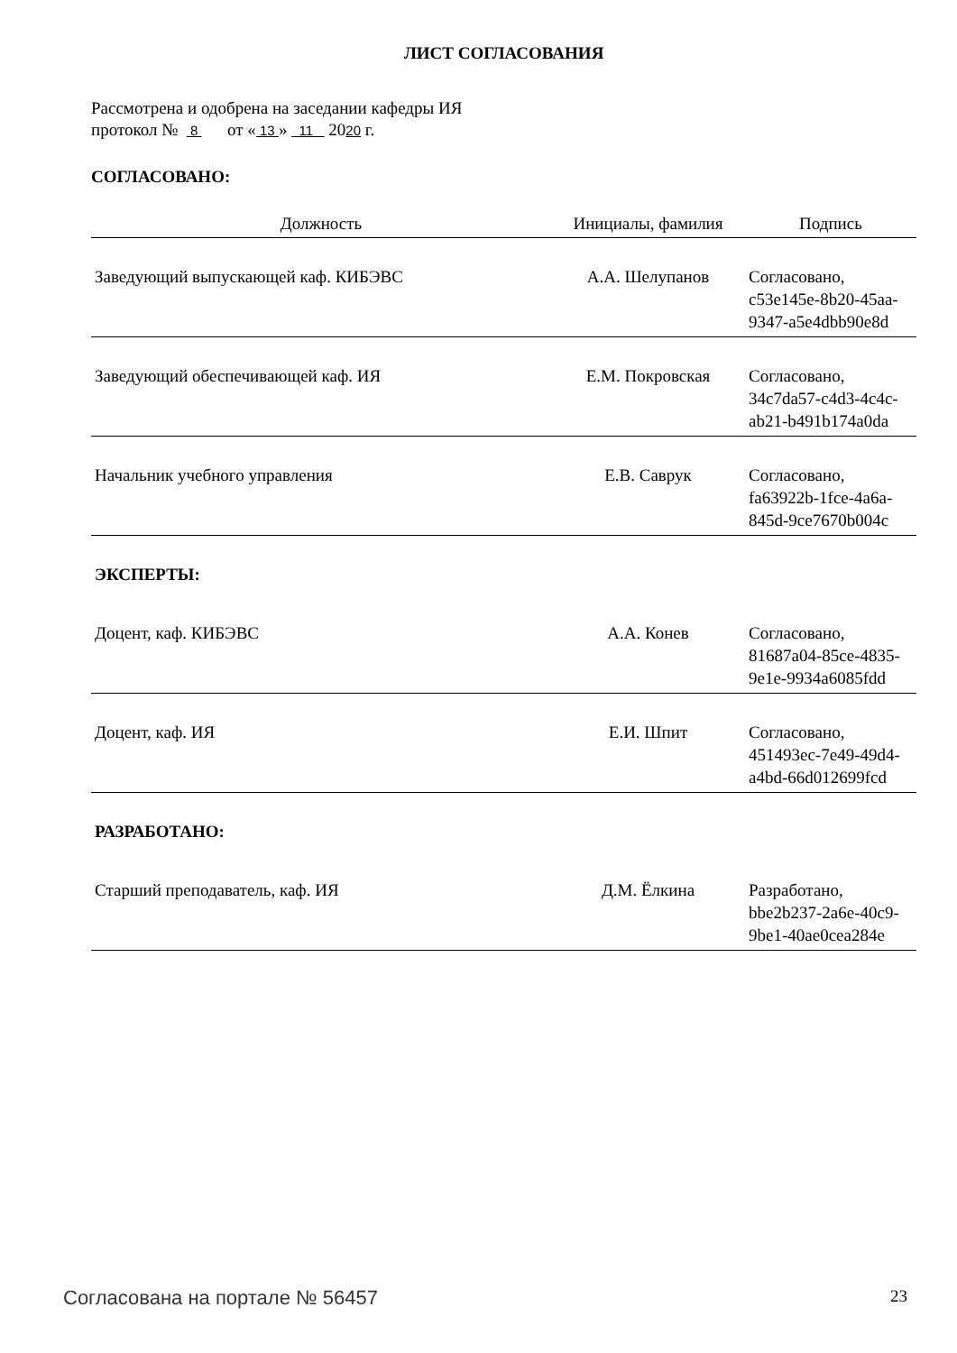ЛИСТ СОГЛАСОВАНИЯ
Рассмотрена и одобрена на заседании кафедры ИЯ
протокол № 8 от « 13 » 11 2020 г.
СОГЛАСОВАНО:
| Должность | Инициалы, фамилия | Подпись |
| --- | --- | --- |
| Заведующий выпускающей каф. КИБЭВС | А.А. Шелупанов | Согласовано, c53e145e-8b20-45aa- 9347-a5e4dbb90e8d |
| Заведующий обеспечивающей каф. ИЯ | Е.М. Покровская | Согласовано, 34c7da57-c4d3-4c4c- ab21-b491b174a0da |
| Начальник учебного управления | Е.В. Саврук | Согласовано, fa63922b-1fce-4a6a- 845d-9ce7670b004c |
| ЭКСПЕРТЫ: | | |
| Доцент, каф. КИБЭВС | А.А. Конев | Согласовано, 81687a04-85ce-4835- 9e1e-9934a6085fdd |
| Доцент, каф. ИЯ | Е.И. Шпит | Согласовано, 451493ec-7e49-49d4- a4bd-66d012699fcd |
| РАЗРАБОТАНО: | | |
| Старший преподаватель, каф. ИЯ | Д.М. Ёлкина | Разработано, bbe2b237-2a6e-40c9- 9be1-40ae0cea284e |
Согласована на портале № 56457 23